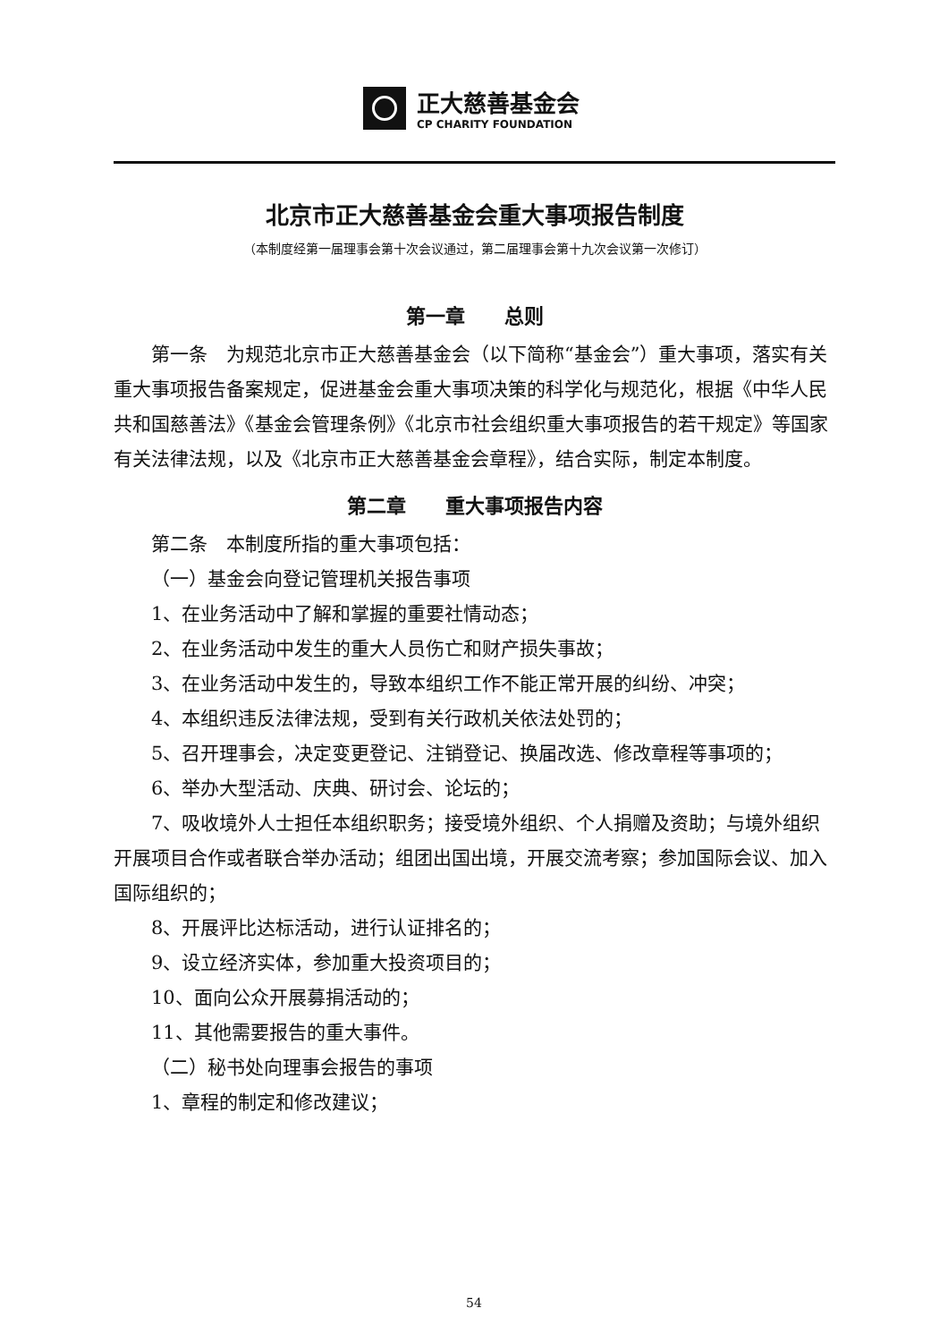正大慈善基金会
CP CHARITY FOUNDATION
北京市正大慈善基金会重大事项报告制度
（本制度经第一届理事会第十次会议通过，第二届理事会第十九次会议第一次修订）
第一章　　总则
第一条　为规范北京市正大慈善基金会（以下简称“基金会”）重大事项，落实有关重大事项报告备案规定，促进基金会重大事项决策的科学化与规范化，根据《中华人民共和国慈善法》《基金会管理条例》《北京市社会组织重大事项报告的若干规定》等国家有关法律法规，以及《北京市正大慈善基金会章程》，结合实际，制定本制度。
第二章　　重大事项报告内容
第二条　本制度所指的重大事项包括：
（一）基金会向登记管理机关报告事项
1、在业务活动中了解和掌握的重要社情动态；
2、在业务活动中发生的重大人员伤亡和财产损失事故；
3、在业务活动中发生的，导致本组织工作不能正常开展的纠纷、冲突；
4、本组织违反法律法规，受到有关行政机关依法处罚的；
5、召开理事会，决定变更登记、注销登记、换届改选、修改章程等事项的；
6、举办大型活动、庆典、研讨会、论坛的；
7、吸收境外人士担任本组织职务；接受境外组织、个人捐赠及资助；与境外组织开展项目合作或者联合举办活动；组团出国出境，开展交流考察；参加国际会议、加入国际组织的；
8、开展评比达标活动，进行认证排名的；
9、设立经济实体，参加重大投资项目的；
10、面向公众开展募捐活动的；
11、其他需要报告的重大事件。
（二）秘书处向理事会报告的事项
1、章程的制定和修改建议；
54